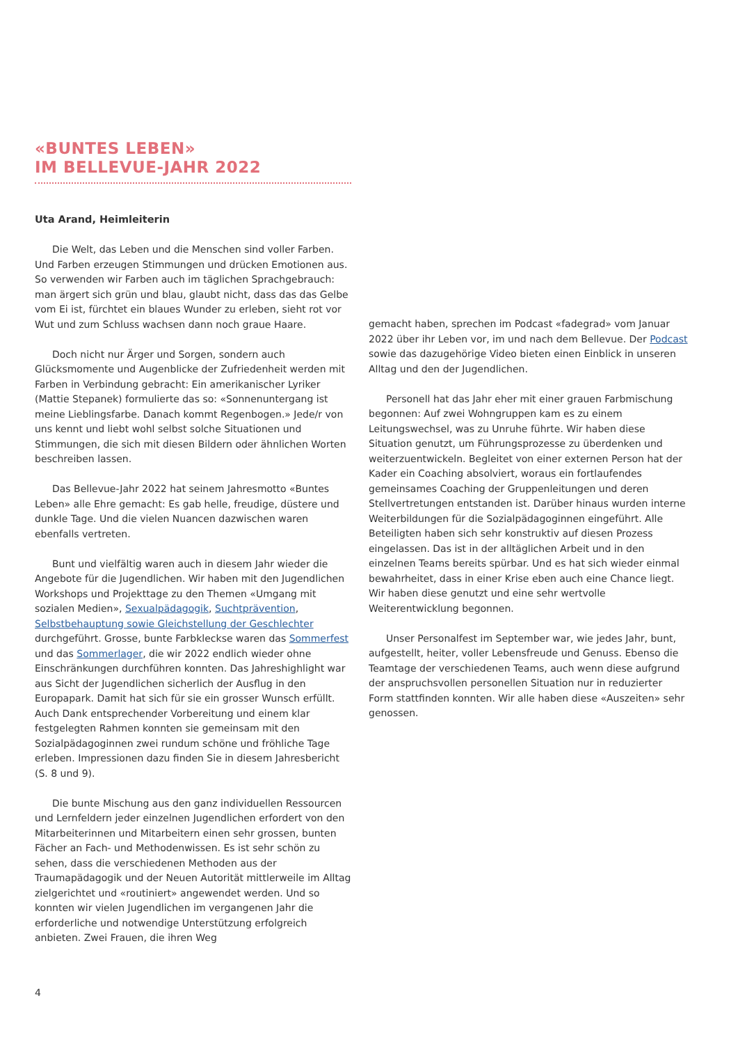«BUNTES LEBEN»
IM BELLEVUE-JAHR 2022
Uta Arand, Heimleiterin
Die Welt, das Leben und die Menschen sind voller Farben. Und Farben erzeugen Stimmungen und drücken Emotionen aus. So verwenden wir Farben auch im täglichen Sprachgebrauch: man ärgert sich grün und blau, glaubt nicht, dass das das Gelbe vom Ei ist, fürchtet ein blaues Wunder zu erleben, sieht rot vor Wut und zum Schluss wachsen dann noch graue Haare.
Doch nicht nur Ärger und Sorgen, sondern auch Glücksmomente und Augenblicke der Zufriedenheit werden mit Farben in Verbindung gebracht: Ein amerikanischer Lyriker (Mattie Stepanek) formulierte das so: «Sonnenuntergang ist meine Lieblingsfarbe. Danach kommt Regenbogen.» Jede/r von uns kennt und liebt wohl selbst solche Situationen und Stimmungen, die sich mit diesen Bildern oder ähnlichen Worten beschreiben lassen.
Das Bellevue-Jahr 2022 hat seinem Jahresmotto «Buntes Leben» alle Ehre gemacht: Es gab helle, freudige, düstere und dunkle Tage. Und die vielen Nuancen dazwischen waren ebenfalls vertreten.
Bunt und vielfältig waren auch in diesem Jahr wieder die Angebote für die Jugendlichen. Wir haben mit den Jugendlichen Workshops und Projekttage zu den Themen «Umgang mit sozialen Medien», Sexualpädagogik, Suchtprävention, Selbstbehauptung sowie Gleichstellung der Geschlechter durchgeführt. Grosse, bunte Farbkleckse waren das Sommerfest und das Sommerlager, die wir 2022 endlich wieder ohne Einschränkungen durchführen konnten. Das Jahreshighlight war aus Sicht der Jugendlichen sicherlich der Ausflug in den Europapark. Damit hat sich für sie ein grosser Wunsch erfüllt. Auch Dank entsprechender Vorbereitung und einem klar festgelegten Rahmen konnten sie gemeinsam mit den Sozialpädagoginnen zwei rundum schöne und fröhliche Tage erleben. Impressionen dazu finden Sie in diesem Jahresbericht (S. 8 und 9).
Die bunte Mischung aus den ganz individuellen Ressourcen und Lernfeldern jeder einzelnen Jugendlichen erfordert von den Mitarbeiterinnen und Mitarbeitern einen sehr grossen, bunten Fächer an Fach- und Methodenwissen. Es ist sehr schön zu sehen, dass die verschiedenen Methoden aus der Traumapädagogik und der Neuen Autorität mittlerweile im Alltag zielgerichtet und «routiniert» angewendet werden. Und so konnten wir vielen Jugendlichen im vergangenen Jahr die erforderliche und notwendige Unterstützung erfolgreich anbieten. Zwei Frauen, die ihren Weg
gemacht haben, sprechen im Podcast «fadegrad» vom Januar 2022 über ihr Leben vor, im und nach dem Bellevue. Der Podcast sowie das dazugehörige Video bieten einen Einblick in unseren Alltag und den der Jugendlichen.
Personell hat das Jahr eher mit einer grauen Farbmischung begonnen: Auf zwei Wohngruppen kam es zu einem Leitungswechsel, was zu Unruhe führte. Wir haben diese Situation genutzt, um Führungsprozesse zu überdenken und weiterzuentwickeln. Begleitet von einer externen Person hat der Kader ein Coaching absolviert, woraus ein fortlaufendes gemeinsames Coaching der Gruppenleitungen und deren Stellvertretungen entstanden ist. Darüber hinaus wurden interne Weiterbildungen für die Sozialpädagoginnen eingeführt. Alle Beteiligten haben sich sehr konstruktiv auf diesen Prozess eingelassen. Das ist in der alltäglichen Arbeit und in den einzelnen Teams bereits spürbar. Und es hat sich wieder einmal bewahrheitet, dass in einer Krise eben auch eine Chance liegt. Wir haben diese genutzt und eine sehr wertvolle Weiterentwicklung begonnen.
Unser Personalfest im September war, wie jedes Jahr, bunt, aufgestellt, heiter, voller Lebensfreude und Genuss. Ebenso die Teamtage der verschiedenen Teams, auch wenn diese aufgrund der anspruchsvollen personellen Situation nur in reduzierter Form stattfinden konnten. Wir alle haben diese «Auszeiten» sehr genossen.
4